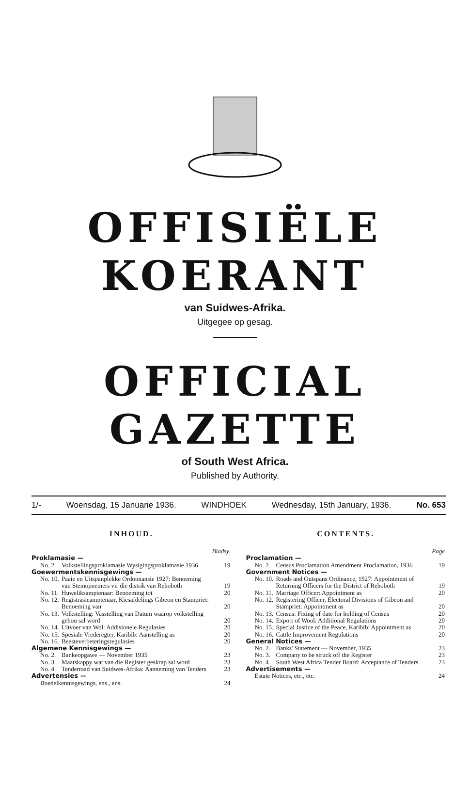OFFISIËLE KOERANT
van Suidwes-Afrika.
Uitgegee op gesag.
OFFICIAL GAZETTE
of South West Africa.
Published by Authority.
1/- Woensdag, 15 Januarie 1936. WINDHOEK Wednesday, 15th January, 1936. No. 653
INHOUD.
| | | Bladsy. |
| Proklamasie — | | |
| No. 2. | Volkstellingsproklamasie Wysigingsproklamasie 1936 | 19 |
| Goewermentskennisgewings — | | |
| No. 10. | Paaie en Uitspanplekke Ordonnansie 1927: Benoeming van Stemopnemers vir die distrik van Rehoboth | 19 |
| No. 11. | Huweliksamptenaar: Benoeming tot | 20 |
| No. 12. | Registrasieamptenaar, Kiesafdelings Gibeon en Stampriet: Benoeming van | 20 |
| No. 13. | Volkstelling: Vasstelling van Datum waarop volkstelling gehou sal word | 20 |
| No. 14. | Uitvoer van Wol: Addisionele Regulasies | 20 |
| No. 15. | Spesiale Vrederegter, Karibib: Aanstelling as | 20 |
| No. 16. | Beesteverbeteringsregulasies | 20 |
| Algemene Kennisgewings — | | |
| No. 2. | Bankeopgawe — November 1935 | 23 |
| No. 3. | Maatskappy wat van die Register geskrap sal word | 23 |
| No. 4. | Tenderraad van Suidwes-Afrika: Aanneming van Tenders | 23 |
| Advertensies — | | |
| Boedelkennisgewings, ens., ens. | | 24 |
CONTENTS.
| | | Page |
| Proclamation — | | |
| No. 2. | Census Proclamation Amendment Proclamation, 1936 | 19 |
| Government Notices — | | |
| No. 10. | Roads and Outspans Ordinance, 1927: Appointment of Returning Officers for the District of Rehoboth | 19 |
| No. 11. | Marriage Officer: Appointment as | 20 |
| No. 12. | Registering Officer, Electoral Divisions of Gibeon and Stampriet: Appointment as | 20 |
| No. 13. | Census: Fixing of date for holding of Census | 20 |
| No. 14. | Export of Wool: Additional Regulations | 20 |
| No. 15. | Special Justice of the Peace, Karibib: Appointment as | 20 |
| No. 16. | Cattle Improvement Regulations | 20 |
| General Notices — | | |
| No. 2. | Banks' Statement — November, 1935 | 23 |
| No. 3. | Company to be struck off the Register | 23 |
| No. 4. | South West Africa Tender Board: Acceptance of Tenders | 23 |
| Advertisements — | | |
| Estate Notices, etc., etc. | | 24 |